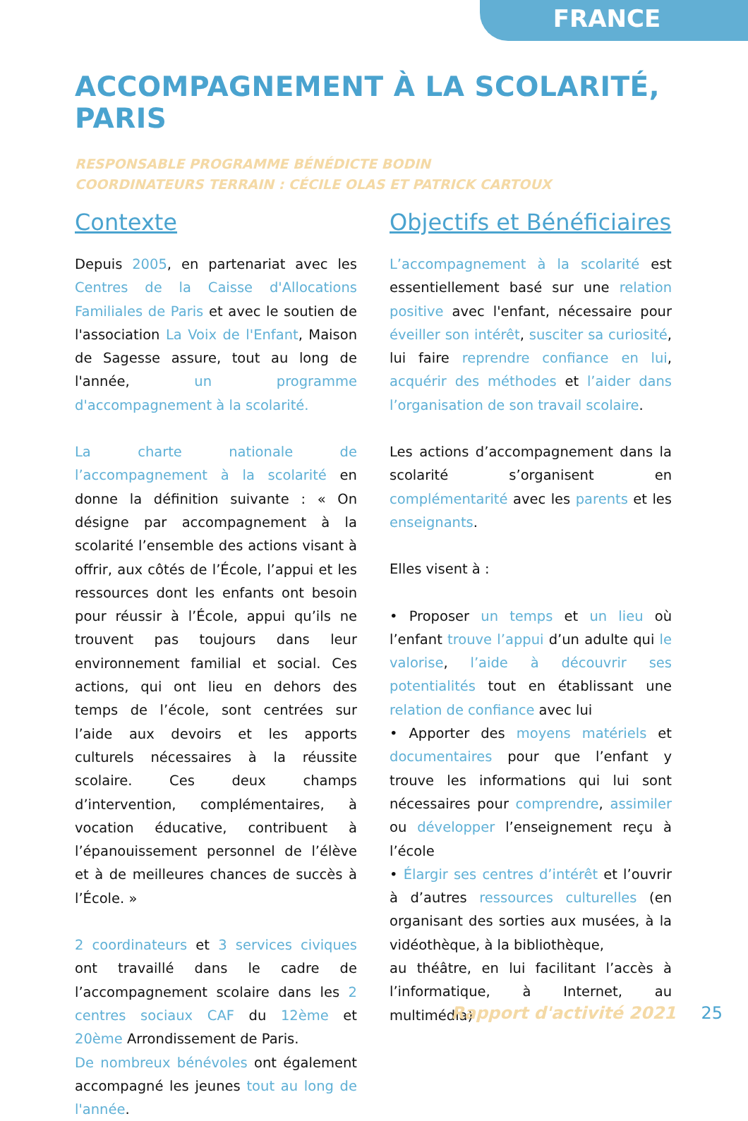FRANCE
ACCOMPAGNEMENT À LA SCOLARITÉ, PARIS
RESPONSABLE PROGRAMME BÉNÉDICTE BODIN
COORDINATEURS TERRAIN : CÉCILE OLAS ET PATRICK CARTOUX
Contexte
Depuis 2005, en partenariat avec les Centres de la Caisse d'Allocations Familiales de Paris et avec le soutien de l'association La Voix de l'Enfant, Maison de Sagesse assure, tout au long de l'année, un programme d'accompagnement à la scolarité.
La charte nationale de l’accompagnement à la scolarité en donne la définition suivante : « On désigne par accompagnement à la scolarité l’ensemble des actions visant à offrir, aux côtés de l’École, l’appui et les ressources dont les enfants ont besoin pour réussir à l’École, appui qu’ils ne trouvent pas toujours dans leur environnement familial et social. Ces actions, qui ont lieu en dehors des temps de l’école, sont centrées sur l’aide aux devoirs et les apports culturels nécessaires à la réussite scolaire. Ces deux champs d’intervention, complémentaires, à vocation éducative, contribuent à l’épanouissement personnel de l’élève et à de meilleures chances de succès à l’École. »
2 coordinateurs et 3 services civiques ont travaillé dans le cadre de l’accompagnement scolaire dans les 2 centres sociaux CAF du 12ème et 20ème Arrondissement de Paris.
De nombreux bénévoles ont également accompagné les jeunes tout au long de l'année.
Objectifs et Bénéficiaires
L’accompagnement à la scolarité est essentiellement basé sur une relation positive avec l'enfant, nécessaire pour éveiller son intérêt, susciter sa curiosité, lui faire reprendre confiance en lui, acquérir des méthodes et l’aider dans l’organisation de son travail scolaire.
Les actions d’accompagnement dans la scolarité s’organisent en complémentarité avec les parents et les enseignants.
Elles visent à :
• Proposer un temps et un lieu où l’enfant trouve l’appui d’un adulte qui le valorise, l’aide à découvrir ses potentialités tout en établissant une relation de confiance avec lui
• Apporter des moyens matériels et documentaires pour que l’enfant y trouve les informations qui lui sont nécessaires pour comprendre, assimiler ou développer l’enseignement reçu à l’école
• Élargir ses centres d’intérêt et l’ouvrir à d’autres ressources culturelles (en organisant des sorties aux musées, à la vidéothèque, à la bibliothèque,
au théâtre, en lui facilitant l’accès à l’informatique, à Internet, au multimédia)
Rapport d'activité 2021 25